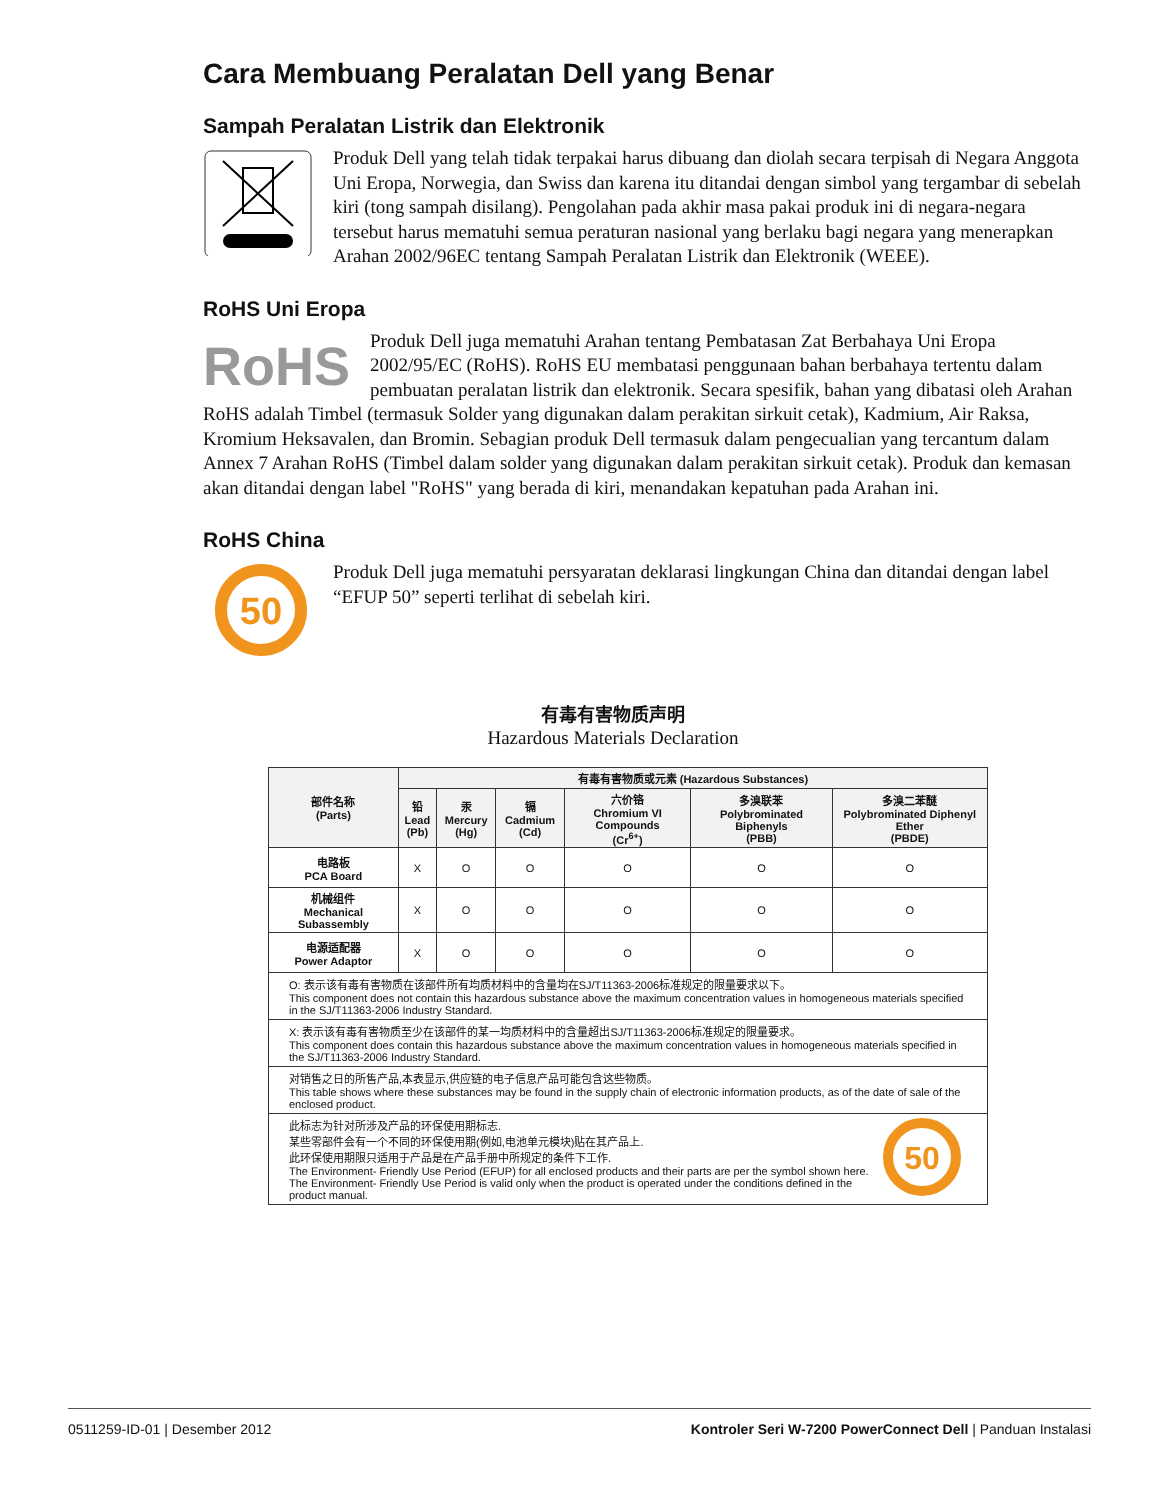Cara Membuang Peralatan Dell yang Benar
Sampah Peralatan Listrik dan Elektronik
Produk Dell yang telah tidak terpakai harus dibuang dan diolah secara terpisah di Negara Anggota Uni Eropa, Norwegia, dan Swiss dan karena itu ditandai dengan simbol yang tergambar di sebelah kiri (tong sampah disilang). Pengolahan pada akhir masa pakai produk ini di negara-negara tersebut harus mematuhi semua peraturan nasional yang berlaku bagi negara yang menerapkan Arahan 2002/96EC tentang Sampah Peralatan Listrik dan Elektronik (WEEE).
RoHS Uni Eropa
RoHS
Produk Dell juga mematuhi Arahan tentang Pembatasan Zat Berbahaya Uni Eropa 2002/95/EC (RoHS). RoHS EU membatasi penggunaan bahan berbahaya tertentu dalam pembuatan peralatan listrik dan elektronik. Secara spesifik, bahan yang dibatasi oleh Arahan RoHS adalah Timbel (termasuk Solder yang digunakan dalam perakitan sirkuit cetak), Kadmium, Air Raksa, Kromium Heksavalen, dan Bromin. Sebagian produk Dell termasuk dalam pengecualian yang tercantum dalam Annex 7 Arahan RoHS (Timbel dalam solder yang digunakan dalam perakitan sirkuit cetak). Produk dan kemasan akan ditandai dengan label "RoHS" yang berada di kiri, menandakan kepatuhan pada Arahan ini.
RoHS China
50
Produk Dell juga mematuhi persyaratan deklarasi lingkungan China dan ditandai dengan label “EFUP 50” seperti terlihat di sebelah kiri.
有毒有害物质声明
Hazardous Materials Declaration
| 部件名称 (Parts) | 有毒有害物质或元素 (Hazardous Substances) | | | | | |
| --- | --- | --- | --- | --- | --- | --- |
| | 铅 Lead (Pb) | 汞 Mercury (Hg) | 镉 Cadmium (Cd) | 六价铬 Chromium VI Compounds (Cr<sup>6+</sup>) | 多溴联苯 Polybrominated Biphenyls (PBB) | 多溴二苯醚 Polybrominated Diphenyl Ether (PBDE) |
| 电路板 PCA Board | X | O | O | O | O | O |
| 机械组件 Mechanical Subassembly | X | O | O | O | O | O |
| 电源适配器 Power Adaptor | X | O | O | O | O | O |
| O: 表示该有毒有害物质在该部件所有均质材料中的含量均在SJ/T11363-2006标准规定的限量要求以下。 This component does not contain this hazardous substance above the maximum concentration values in homogeneous materials specified in the SJ/T11363-2006 Industry Standard. | | | | | | |
| X: 表示该有毒有害物质至少在该部件的某一均质材料中的含量超出SJ/T11363-2006标准规定的限量要求。 This component does contain this hazardous substance above the maximum concentration values in homogeneous materials specified in the SJ/T11363-2006 Industry Standard. | | | | | | |
| 对销售之日的所售产品,本表显示,供应链的电子信息产品可能包含这些物质。 This table shows where these substances may be found in the supply chain of electronic information products, as of the date of sale of the enclosed product. | | | | | | |
| 50 此标志为针对所涉及产品的环保使用期标志. 某些零部件会有一个不同的环保使用期(例如,电池单元模块)贴在其产品上. 此环保使用期限只适用于产品是在产品手册中所规定的条件下工作. The Environment- Friendly Use Period (EFUP) for all enclosed products and their parts are per the symbol shown here. The Environment- Friendly Use Period is valid only when the product is operated under the conditions defined in the product manual. | | | | | | |
0511259-ID-01 | Desember 2012 Kontroler Seri W-7200 PowerConnect Dell | Panduan Instalasi